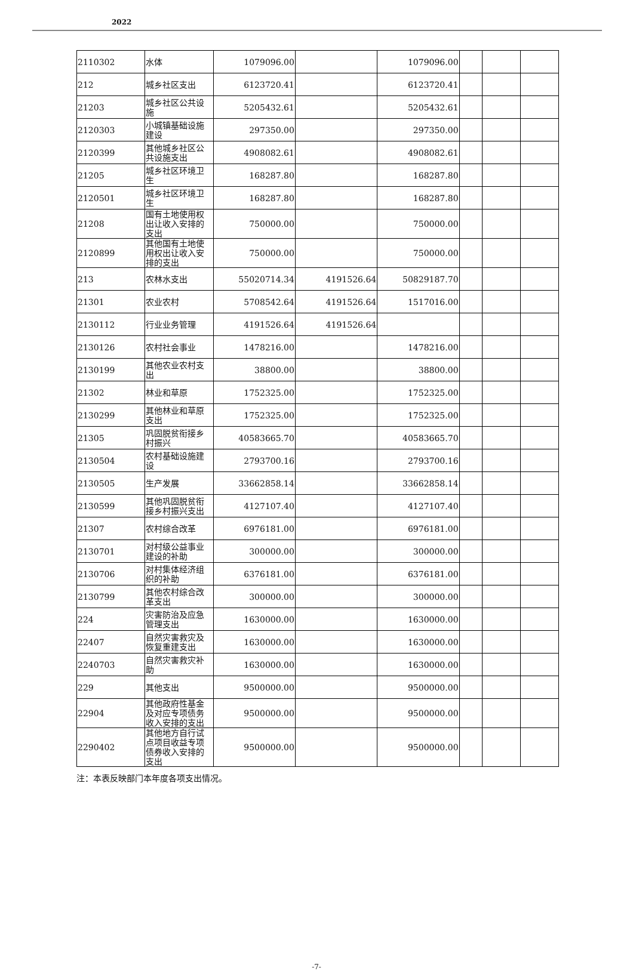2022
| 2110302 | 水体 | 1079096.00 | | 1079096.00 | | | |
| 212 | 城乡社区支出 | 6123720.41 | | 6123720.41 | | | |
| 21203 | 城乡社区公共设施 | 5205432.61 | | 5205432.61 | | | |
| 2120303 | 小城镇基础设施建设 | 297350.00 | | 297350.00 | | | |
| 2120399 | 其他城乡社区公共设施支出 | 4908082.61 | | 4908082.61 | | | |
| 21205 | 城乡社区环境卫生 | 168287.80 | | 168287.80 | | | |
| 2120501 | 城乡社区环境卫生 | 168287.80 | | 168287.80 | | | |
| 21208 | 国有土地使用权出让收入安排的支出 | 750000.00 | | 750000.00 | | | |
| 2120899 | 其他国有土地使用权出让收入安排的支出 | 750000.00 | | 750000.00 | | | |
| 213 | 农林水支出 | 55020714.34 | 4191526.64 | 50829187.70 | | | |
| 21301 | 农业农村 | 5708542.64 | 4191526.64 | 1517016.00 | | | |
| 2130112 | 行业业务管理 | 4191526.64 | 4191526.64 | | | | |
| 2130126 | 农村社会事业 | 1478216.00 | | 1478216.00 | | | |
| 2130199 | 其他农业农村支出 | 38800.00 | | 38800.00 | | | |
| 21302 | 林业和草原 | 1752325.00 | | 1752325.00 | | | |
| 2130299 | 其他林业和草原支出 | 1752325.00 | | 1752325.00 | | | |
| 21305 | 巩固脱贫衔接乡村振兴 | 40583665.70 | | 40583665.70 | | | |
| 2130504 | 农村基础设施建设 | 2793700.16 | | 2793700.16 | | | |
| 2130505 | 生产发展 | 33662858.14 | | 33662858.14 | | | |
| 2130599 | 其他巩固脱贫衔接乡村振兴支出 | 4127107.40 | | 4127107.40 | | | |
| 21307 | 农村综合改革 | 6976181.00 | | 6976181.00 | | | |
| 2130701 | 对村级公益事业建设的补助 | 300000.00 | | 300000.00 | | | |
| 2130706 | 对村集体经济组织的补助 | 6376181.00 | | 6376181.00 | | | |
| 2130799 | 其他农村综合改革支出 | 300000.00 | | 300000.00 | | | |
| 224 | 灾害防治及应急管理支出 | 1630000.00 | | 1630000.00 | | | |
| 22407 | 自然灾害救灾及恢复重建支出 | 1630000.00 | | 1630000.00 | | | |
| 2240703 | 自然灾害救灾补助 | 1630000.00 | | 1630000.00 | | | |
| 229 | 其他支出 | 9500000.00 | | 9500000.00 | | | |
| 22904 | 其他政府性基金及对应专项债务收入安排的支出 | 9500000.00 | | 9500000.00 | | | |
| 2290402 | 其他地方自行试点项目收益专项债券收入安排的支出 | 9500000.00 | | 9500000.00 | | | |
注：本表反映部门本年度各项支出情况。
-7-